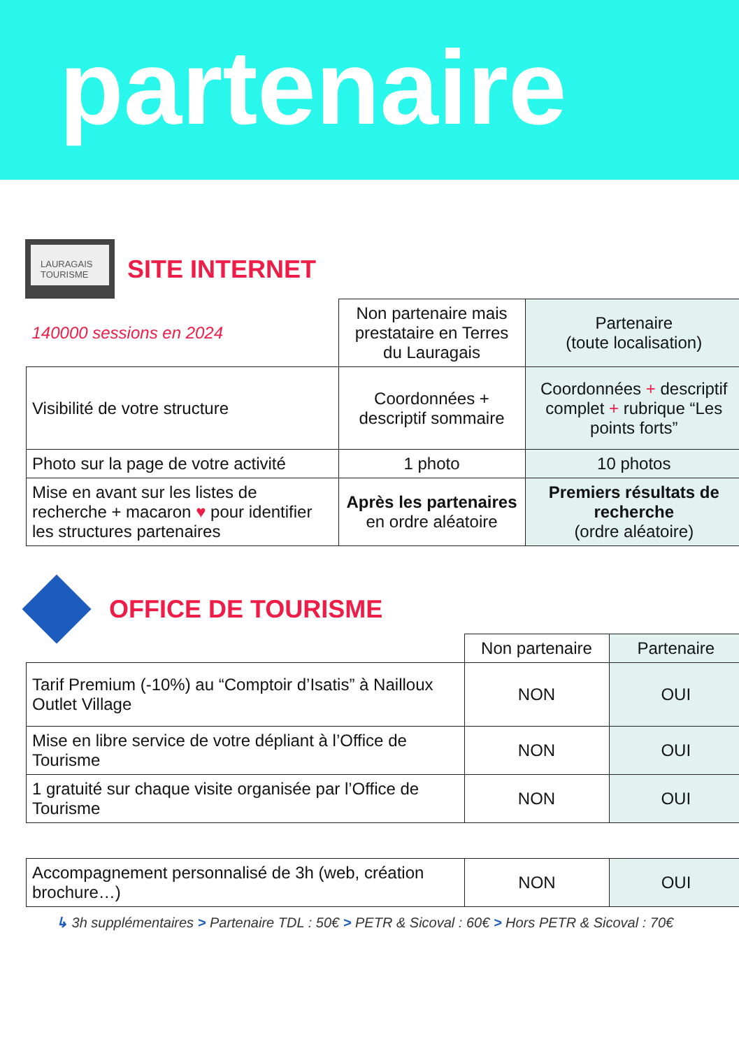partenaire
LAURAGAIS TOURISME
SITE INTERNET
| 140000 sessions en 2024 | Non partenaire mais prestataire en Terres du Lauragais | Partenaire (toute localisation) |
| Visibilité de votre structure | Coordonnées + descriptif sommaire | Coordonnées + descriptif complet + rubrique “Les points forts” |
| Photo sur la page de votre activité | 1 photo | 10 photos |
| Mise en avant sur les listes de recherche + macaron ♥ pour identifier les structures partenaires | Après les partenaires en ordre aléatoire | Premiers résultats de recherche (ordre aléatoire) |
OFFICE DE TOURISME
| | Non partenaire | Partenaire |
| Tarif Premium (-10%) au “Comptoir d’Isatis” à Nailloux Outlet Village | NON | OUI |
| Mise en libre service de votre dépliant à l’Office de Tourisme | NON | OUI |
| 1 gratuité sur chaque visite organisée par l’Office de Tourisme | NON | OUI |
| Accompagnement personnalisé de 3h (web, création brochure…) | NON | OUI |
↳ 3h supplémentaires > Partenaire TDL : 50€ > PETR & Sicoval : 60€ > Hors PETR & Sicoval : 70€